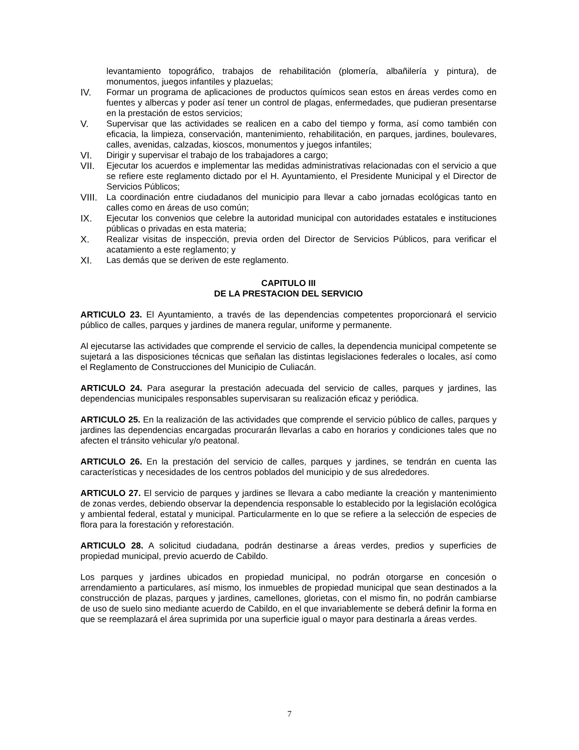levantamiento topográfico, trabajos de rehabilitación (plomería, albañilería y pintura), de monumentos, juegos infantiles y plazuelas;
IV. Formar un programa de aplicaciones de productos químicos sean estos en áreas verdes como en fuentes y albercas y poder así tener un control de plagas, enfermedades, que pudieran presentarse en la prestación de estos servicios;
V. Supervisar que las actividades se realicen en a cabo del tiempo y forma, así como también con eficacia, la limpieza, conservación, mantenimiento, rehabilitación, en parques, jardines, boulevares, calles, avenidas, calzadas, kioscos, monumentos y juegos infantiles;
VI. Dirigir y supervisar el trabajo de los trabajadores a cargo;
VII. Ejecutar los acuerdos e implementar las medidas administrativas relacionadas con el servicio a que se refiere este reglamento dictado por el H. Ayuntamiento, el Presidente Municipal y el Director de Servicios Públicos;
VIII. La coordinación entre ciudadanos del municipio para llevar a cabo jornadas ecológicas tanto en calles como en áreas de uso común;
IX. Ejecutar los convenios que celebre la autoridad municipal con autoridades estatales e instituciones públicas o privadas en esta materia;
X. Realizar visitas de inspección, previa orden del Director de Servicios Públicos, para verificar el acatamiento a este reglamento; y
XI. Las demás que se deriven de este reglamento.
CAPITULO III
DE LA PRESTACION DEL SERVICIO
ARTICULO 23. El Ayuntamiento, a través de las dependencias competentes proporcionará el servicio público de calles, parques y jardines de manera regular, uniforme y permanente.
Al ejecutarse las actividades que comprende el servicio de calles, la dependencia municipal competente se sujetará a las disposiciones técnicas que señalan las distintas legislaciones federales o locales, así como el Reglamento de Construcciones del Municipio de Culiacán.
ARTICULO 24. Para asegurar la prestación adecuada del servicio de calles, parques y jardines, las dependencias municipales responsables supervisaran su realización eficaz y periódica.
ARTICULO 25. En la realización de las actividades que comprende el servicio público de calles, parques y jardines las dependencias encargadas procurarán llevarlas a cabo en horarios y condiciones tales que no afecten el tránsito vehicular y/o peatonal.
ARTICULO 26. En la prestación del servicio de calles, parques y jardines, se tendrán en cuenta las características y necesidades de los centros poblados del municipio y de sus alrededores.
ARTICULO 27. El servicio de parques y jardines se llevara a cabo mediante la creación y mantenimiento de zonas verdes, debiendo observar la dependencia responsable lo establecido por la legislación ecológica y ambiental federal, estatal y municipal. Particularmente en lo que se refiere a la selección de especies de flora para la forestación y reforestación.
ARTICULO 28. A solicitud ciudadana, podrán destinarse a áreas verdes, predios y superficies de propiedad municipal, previo acuerdo de Cabildo.
Los parques y jardines ubicados en propiedad municipal, no podrán otorgarse en concesión o arrendamiento a particulares, así mismo, los inmuebles de propiedad municipal que sean destinados a la construcción de plazas, parques y jardines, camellones, glorietas, con el mismo fin, no podrán cambiarse de uso de suelo sino mediante acuerdo de Cabildo, en el que invariablemente se deberá definir la forma en que se reemplazará el área suprimida por una superficie igual o mayor para destinarla a áreas verdes.
7